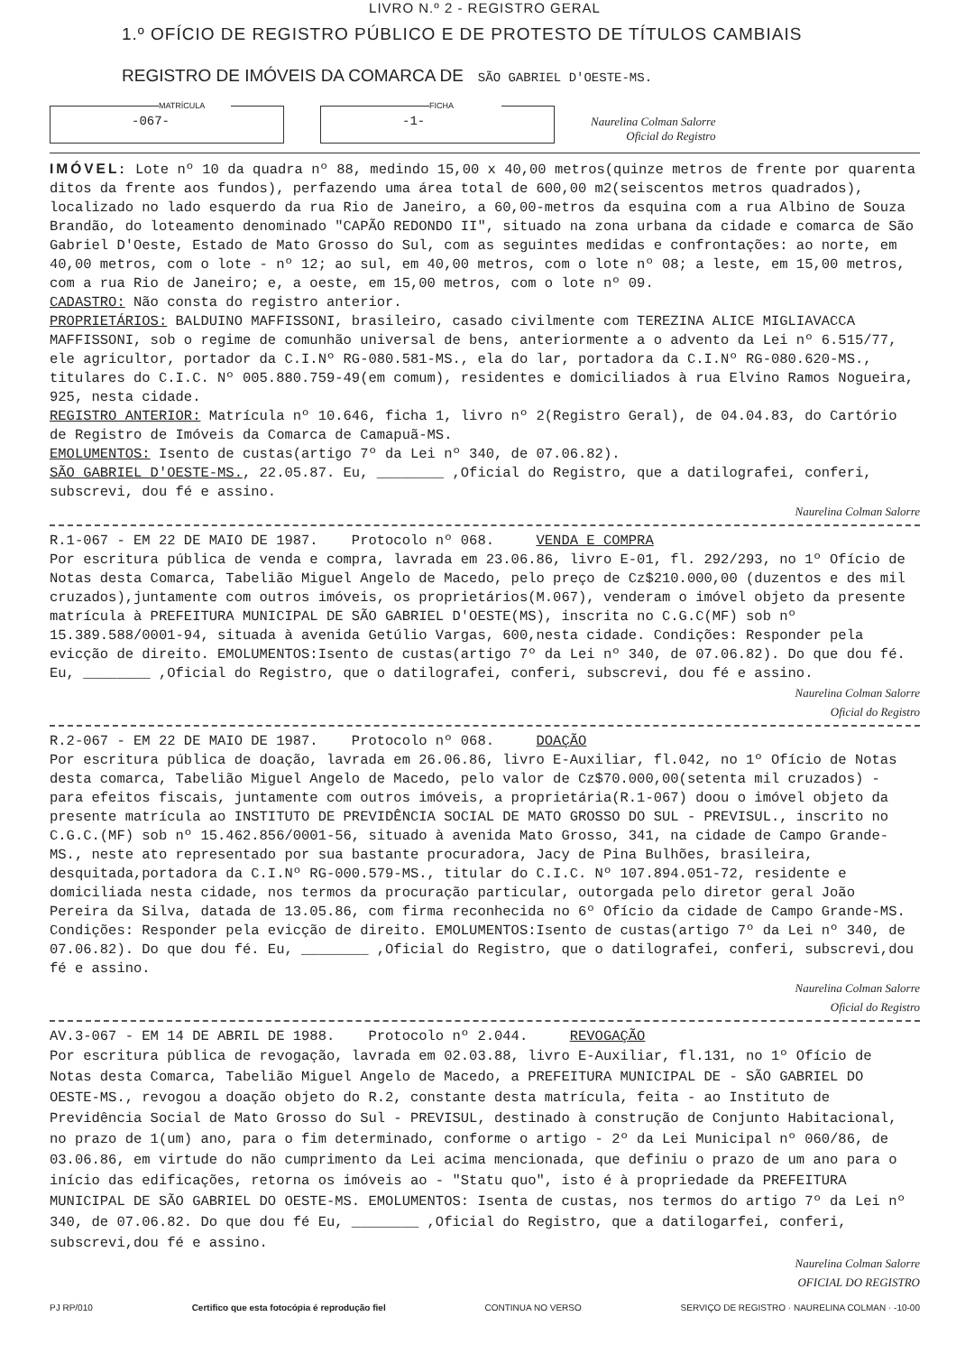LIVRO N.º 2 - REGISTRO GERAL
1.º OFÍCIO DE REGISTRO PÚBLICO E DE PROTESTO DE TÍTULOS CAMBIAIS
REGISTRO DE IMÓVEIS DA COMARCA DE SÃO GABRIEL D'OESTE-MS.
MATRÍCULA
-067-
FICHA
-1-
Naurelina Colman Salorre
Oficial do Registro
IMÓVEL: Lote nº 10 da quadra nº 88, medindo 15,00 x 40,00 metros(quinze metros de frente por quarenta ditos da frente aos fundos), perfazendo uma área total de 600,00 m2(seiscentos metros quadrados), localizado no lado esquerdo da rua Rio de Janeiro, a 60,00-metros da esquina com a rua Albino de Souza Brandão, do loteamento denominado "CAPÃO REDONDO II", situado na zona urbana da cidade e comarca de São Gabriel D'Oeste, Estado de Mato Grosso do Sul, com as seguintes medidas e confrontações: ao norte, em 40,00 metros, com o lote - nº 12; ao sul, em 40,00 metros, com o lote nº 08; a leste, em 15,00 metros, com a rua Rio de Janeiro; e, a oeste, em 15,00 metros, com o lote nº 09.
CADASTRO: Não consta do registro anterior.
PROPRIETÁRIOS: BALDUINO MAFFISSONI, brasileiro, casado civilmente com TEREZINA ALICE MIGLIAVACCA MAFFISSONI, sob o regime de comunhão universal de bens, anteriormente a o advento da Lei nº 6.515/77, ele agricultor, portador da C.I.Nº RG-080.581-MS., ela do lar, portadora da C.I.Nº RG-080.620-MS., titulares do C.I.C. Nº 005.880.759-49(em comum), residentes e domiciliados à rua Elvino Ramos Nogueira, 925, nesta cidade.
REGISTRO ANTERIOR: Matrícula nº 10.646, ficha 1, livro nº 2(Registro Geral), de 04.04.83, do Cartório de Registro de Imóveis da Comarca de Camapuã-MS.
EMOLUMENTOS: Isento de custas(artigo 7º da Lei nº 340, de 07.06.82).
SÃO GABRIEL D'OESTE-MS., 22.05.87. Eu, ________ ,Oficial do Registro, que a datilografei, conferi, subscrevi, dou fé e assino.
Naurelina Colman Salorre
R.1-067 - EM 22 DE MAIO DE 1987. Protocolo nº 068. VENDA E COMPRA
Por escritura pública de venda e compra, lavrada em 23.06.86, livro E-01, fl. 292/293, no 1º Ofício de Notas desta Comarca, Tabelião Miguel Angelo de Macedo, pelo preço de Cz$210.000,00 (duzentos e des mil cruzados),juntamente com outros imóveis, os proprietários(M.067), venderam o imóvel objeto da presente matrícula à PREFEITURA MUNICIPAL DE SÃO GABRIEL D'OESTE(MS), inscrita no C.G.C(MF) sob nº 15.389.588/0001-94, situada à avenida Getúlio Vargas, 600,nesta cidade. Condições: Responder pela evicção de direito. EMOLUMENTOS:Isento de custas(artigo 7º da Lei nº 340, de 07.06.82). Do que dou fé. Eu, ________ ,Oficial do Registro, que o datilografei, conferi, subscrevi, dou fé e assino.
Naurelina Colman Salorre
Oficial do Registro
R.2-067 - EM 22 DE MAIO DE 1987. Protocolo nº 068. DOAÇÃO
Por escritura pública de doação, lavrada em 26.06.86, livro E-Auxiliar, fl.042, no 1º Ofício de Notas desta comarca, Tabelião Miguel Angelo de Macedo, pelo valor de Cz$70.000,00(setenta mil cruzados) - para efeitos fiscais, juntamente com outros imóveis, a proprietária(R.1-067) doou o imóvel objeto da presente matrícula ao INSTITUTO DE PREVIDÊNCIA SOCIAL DE MATO GROSSO DO SUL - PREVISUL., inscrito no C.G.C.(MF) sob nº 15.462.856/0001-56, situado à avenida Mato Grosso, 341, na cidade de Campo Grande-MS., neste ato representado por sua bastante procuradora, Jacy de Pina Bulhões, brasileira, desquitada,portadora da C.I.Nº RG-000.579-MS., titular do C.I.C. Nº 107.894.051-72, residente e domiciliada nesta cidade, nos termos da procuração particular, outorgada pelo diretor geral João Pereira da Silva, datada de 13.05.86, com firma reconhecida no 6º Ofício da cidade de Campo Grande-MS. Condições: Responder pela evicção de direito. EMOLUMENTOS:Isento de custas(artigo 7º da Lei nº 340, de 07.06.82). Do que dou fé. Eu, ________ ,Oficial do Registro, que o datilografei, conferi, subscrevi,dou fé e assino.
Naurelina Colman Salorre
Oficial do Registro
AV.3-067 - EM 14 DE ABRIL DE 1988. Protocolo nº 2.044. REVOGAÇÃO
Por escritura pública de revogação, lavrada em 02.03.88, livro E-Auxiliar, fl.131, no 1º Ofício de Notas desta Comarca, Tabelião Miguel Angelo de Macedo, a PREFEITURA MUNICIPAL DE - SÃO GABRIEL DO OESTE-MS., revogou a doação objeto do R.2, constante desta matrícula, feita - ao Instituto de Previdência Social de Mato Grosso do Sul - PREVISUL, destinado à construção de Conjunto Habitacional, no prazo de 1(um) ano, para o fim determinado, conforme o artigo - 2º da Lei Municipal nº 060/86, de 03.06.86, em virtude do não cumprimento da Lei acima mencionada, que definiu o prazo de um ano para o início das edificações, retorna os imóveis ao - "Statu quo", isto é à propriedade da PREFEITURA MUNICIPAL DE SÃO GABRIEL DO OESTE-MS. EMOLUMENTOS: Isenta de custas, nos termos do artigo 7º da Lei nº 340, de 07.06.82. Do que dou fé Eu, ________ ,Oficial do Registro, que a datilogarfei, conferi, subscrevi,dou fé e assino.
Naurelina Colman Salorre
OFICIAL DO REGISTRO
PJ RP/010 Certifico que esta fotocópia é reprodução fiel CONTINUA NO VERSO SERVIÇO DE REGISTRO · NAURELINA COLMAN · -10-00